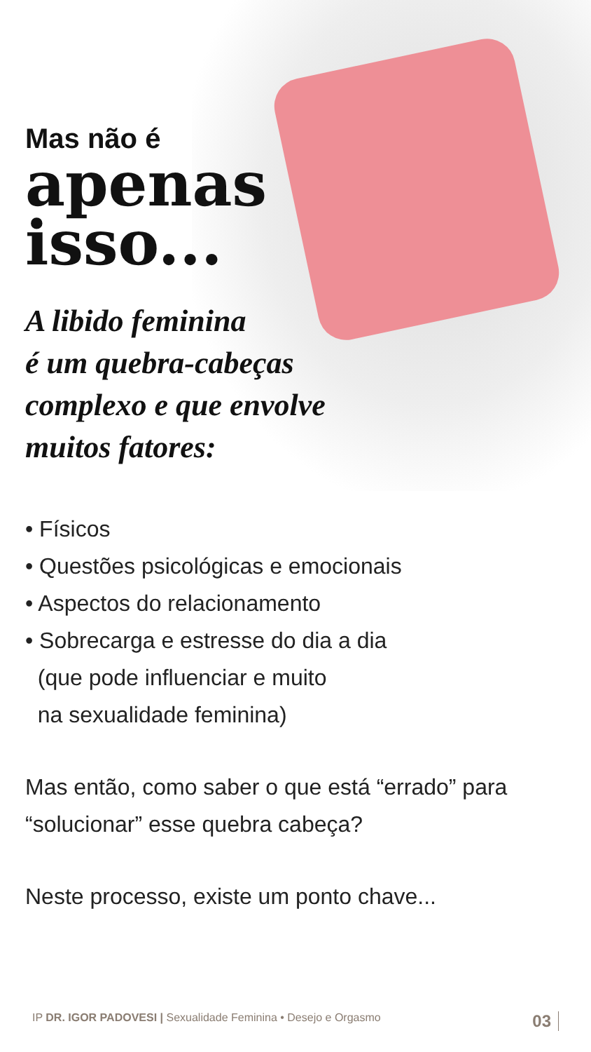Mas não é
apenas
isso...
A libido feminina
é um quebra-cabeças
complexo e que envolve
muitos fatores:
• Físicos
• Questões psicológicas e emocionais
• Aspectos do relacionamento
• Sobrecarga e estresse do dia a dia
(que pode influenciar e muito
na sexualidade feminina)
Mas então, como saber o que está “errado” para “solucionar” esse quebra cabeça?
Neste processo, existe um ponto chave...
IP DR. IGOR PADOVESI | Sexualidade Feminina • Desejo e Orgasmo 03